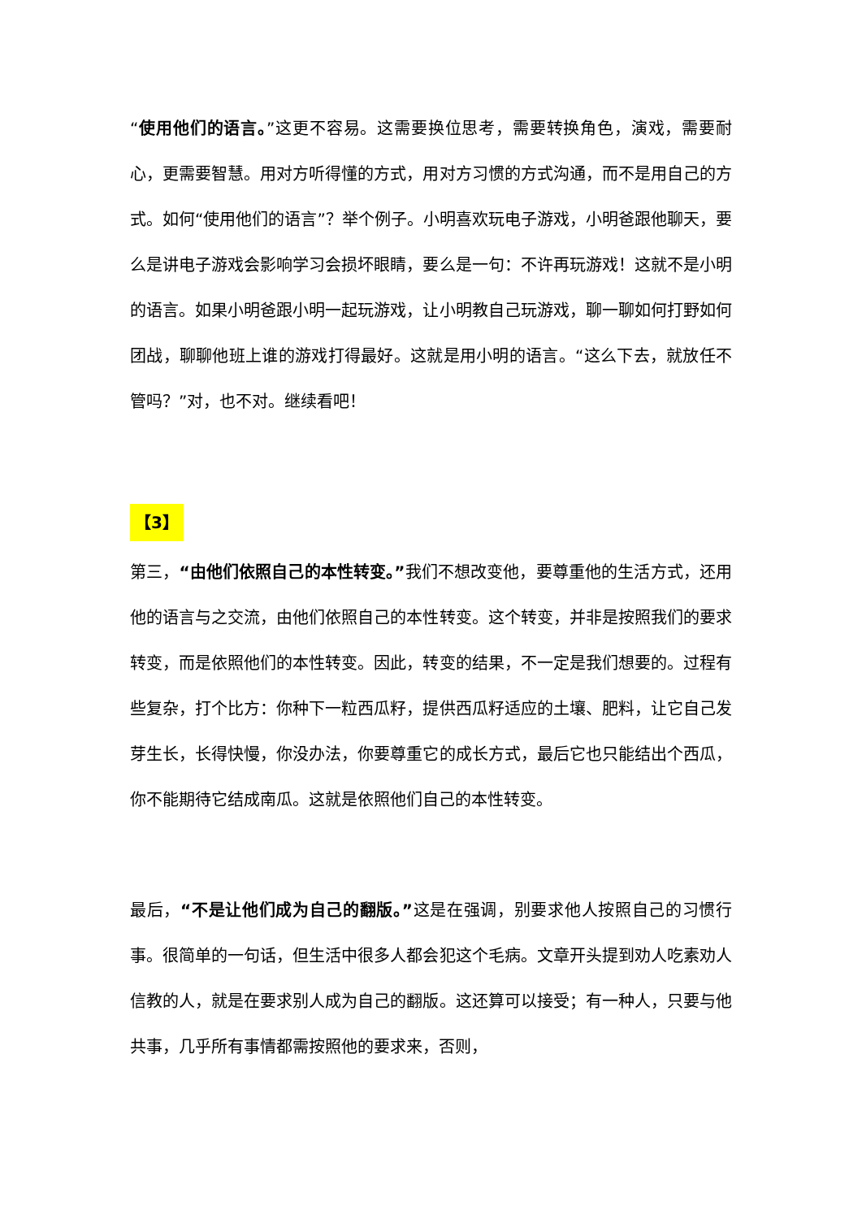“使用他们的语言。”这更不容易。这需要换位思考，需要转换角色，演戏，需要耐心，更需要智慧。用对方听得懂的方式，用对方习惯的方式沟通，而不是用自己的方式。如何“使用他们的语言”？举个例子。小明喜欢玩电子游戏，小明爸跟他聊天，要么是讲电子游戏会影响学习会损坏眼睛，要么是一句：不许再玩游戏！这就不是小明的语言。如果小明爸跟小明一起玩游戏，让小明教自己玩游戏，聊一聊如何打野如何团战，聊聊他班上谁的游戏打得最好。这就是用小明的语言。“这么下去，就放任不管吗？”对，也不对。继续看吧！
【3】
第三，“由他们依照自己的本性转变。”我们不想改变他，要尊重他的生活方式，还用他的语言与之交流，由他们依照自己的本性转变。这个转变，并非是按照我们的要求转变，而是依照他们的本性转变。因此，转变的结果，不一定是我们想要的。过程有些复杂，打个比方：你种下一粒西瓜籽，提供西瓜籽适应的土壤、肥料，让它自己发芽生长，长得快慢，你没办法，你要尊重它的成长方式，最后它也只能结出个西瓜，你不能期待它结成南瓜。这就是依照他们自己的本性转变。
最后，“不是让他们成为自己的翻版。”这是在强调，别要求他人按照自己的习惯行事。很简单的一句话，但生活中很多人都会犯这个毛病。文章开头提到劝人吃素劝人信教的人，就是在要求别人成为自己的翻版。这还算可以接受；有一种人，只要与他共事，几乎所有事情都需按照他的要求来，否则，